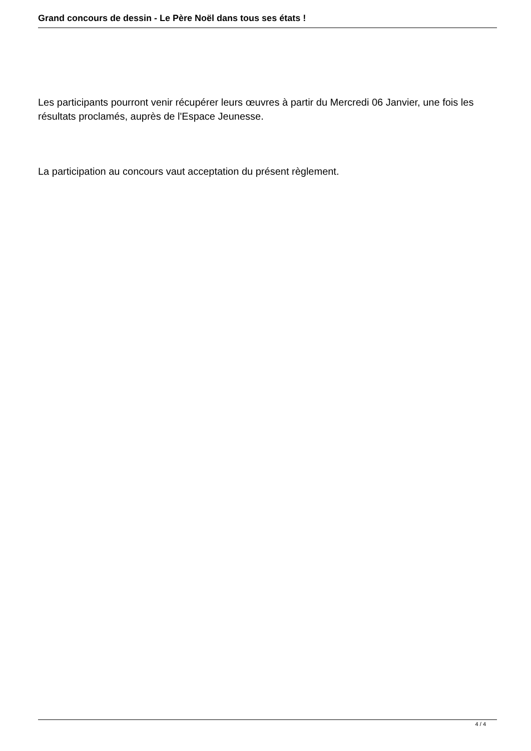Grand concours de dessin - Le Père Noël dans tous ses états !
Les participants pourront venir récupérer leurs œuvres à partir du Mercredi 06 Janvier, une fois les résultats proclamés, auprès de l'Espace Jeunesse.
La participation au concours vaut acceptation du présent règlement.
4 / 4